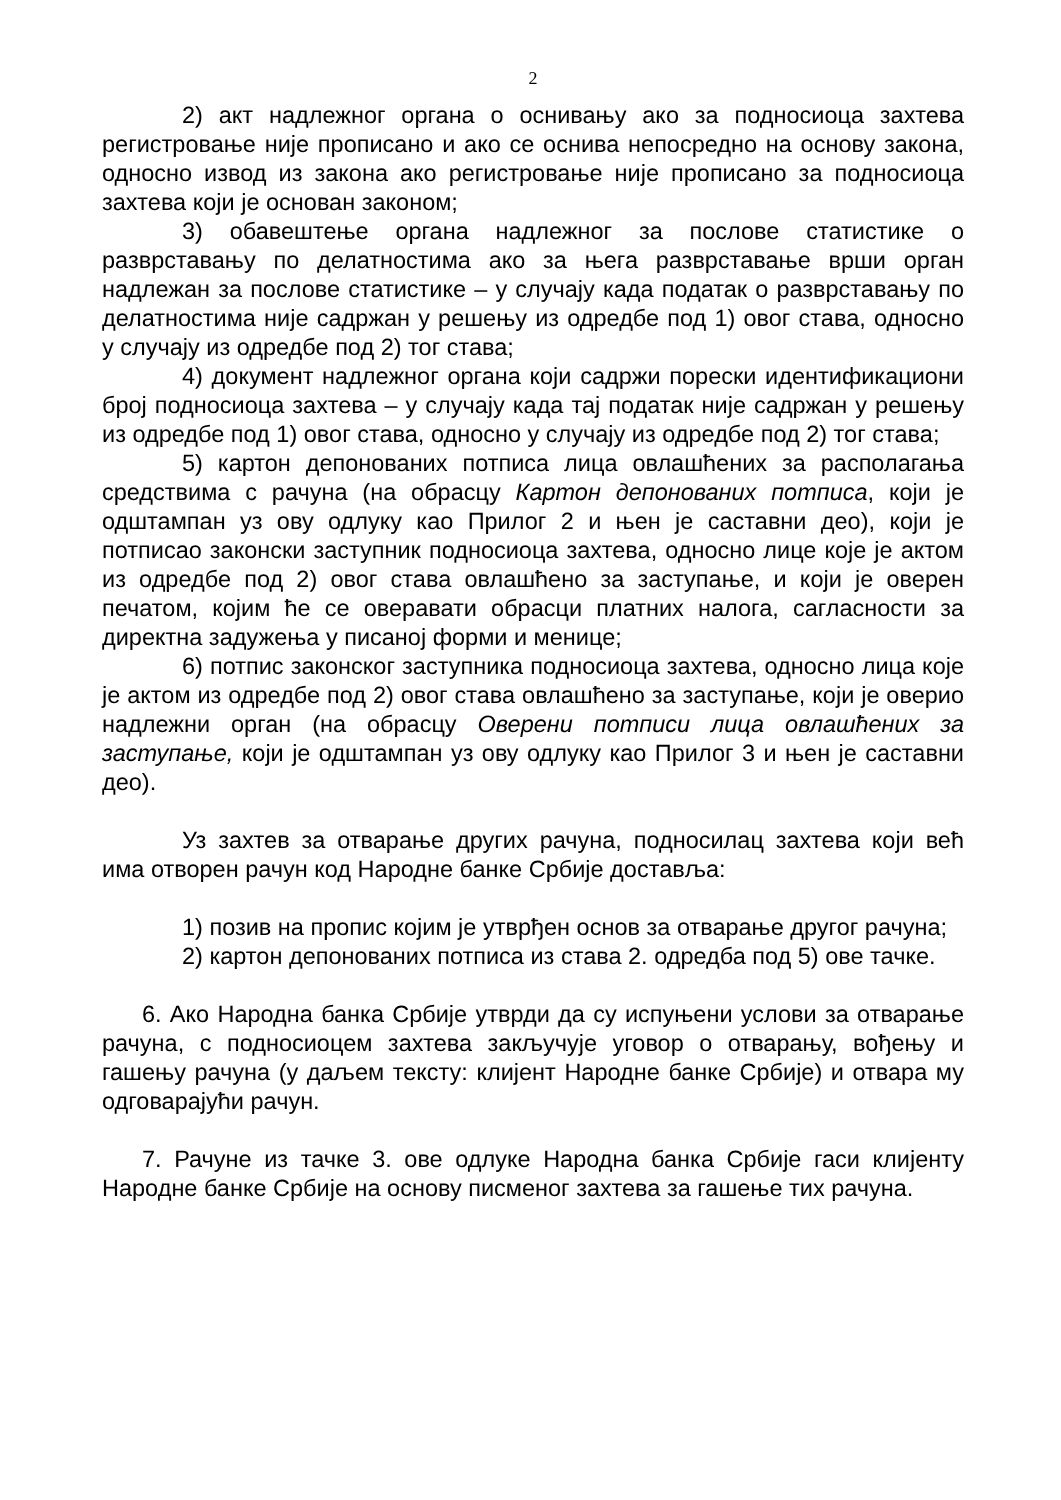2
2) акт надлежног органа о оснивању ако за подносиоца захтева регистровање није прописано и ако се оснива непосредно на основу закона, односно извод из закона ако регистровање није прописано за подносиоца захтева који је основан законом;
3) обавештење органа надлежног за послове статистике о разврставању по делатностима ако за њега разврставање врши орган надлежан за послове статистике – у случају када податак о разврставању по делатностима није садржан у решењу из одредбе под 1) овог става, односно у случају из одредбе под 2) тог става;
4) документ надлежног органа који садржи порески идентификациони број подносиоца захтева – у случају када тај податак није садржан у решењу из одредбе под 1) овог става, односно у случају из одредбе под 2) тог става;
5) картон депонованих потписа лица овлашћених за располагања средствима с рачуна (на обрасцу Картон депонованих потписа, који је одштампан уз ову одлуку као Прилог 2 и њен је саставни део), који је потписао законски заступник подносиоца захтева, односно лице које је актом из одредбе под 2) овог става овлашћено за заступање, и који је оверен печатом, којим ће се оверавати обрасци платних налога, сагласности за директна задужења у писаној форми и менице;
6) потпис законског заступника подносиоца захтева, односно лица које је актом из одредбе под 2) овог става овлашћено за заступање, који је оверио надлежни орган (на обрасцу Оверени потписи лица овлашћених за заступање, који је одштампан уз ову одлуку као Прилог 3 и њен је саставни део).
Уз захтев за отварање других рачуна, подносилац захтева који већ има отворен рачун код Народне банке Србије доставља:
1) позив на пропис којим је утврђен основ за отварање другог рачуна;
2) картон депонованих потписа из става 2. одредба под 5) ове тачке.
6. Ако Народна банка Србије утврди да су испуњени услови за отварање рачуна, с подносиоцем захтева закључује уговор о отварању, вођењу и гашењу рачуна (у даљем тексту: клијент Народне банке Србије) и отвара му одговарајући рачун.
7. Рачуне из тачке 3. ове одлуке Народна банка Србије гаси клијенту Народне банке Србије на основу писменог захтева за гашење тих рачуна.